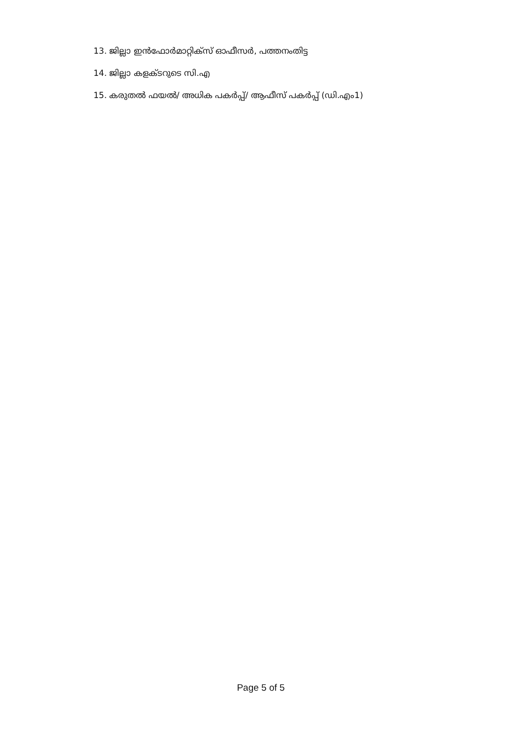13. ജില്ലാ ഇൻഫോർമാറ്റിക്സ് ഓഫീസർ, പത്തനംതിട്ട
14. ജില്ലാ കളക്ടറുടെ സി.എ
15. കരുതൽ ഫയൽ/ അധിക പകർപ്പ്/ ആഫീസ് പകർപ്പ് (ഡി.എം1)
Page 5 of 5